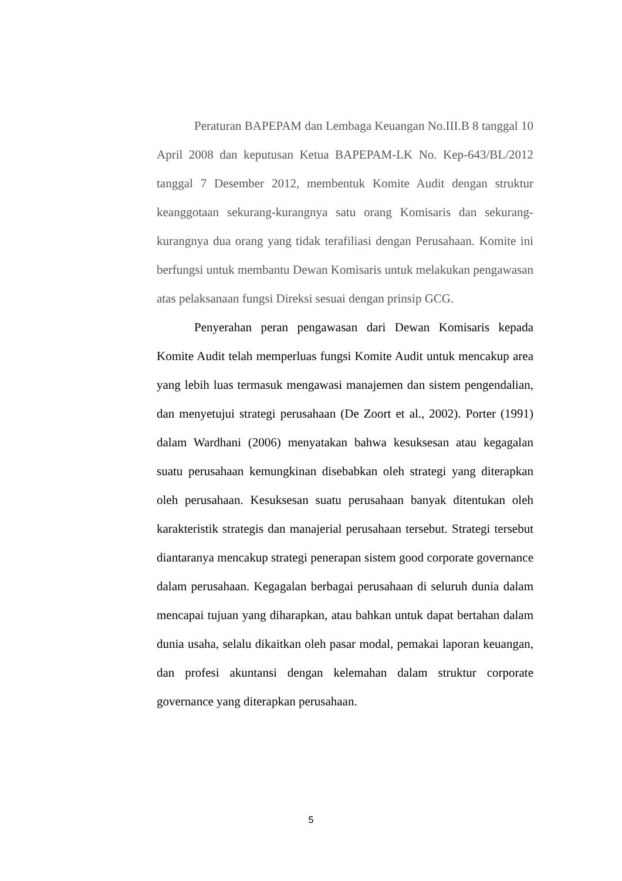Peraturan BAPEPAM dan Lembaga Keuangan No.III.B 8 tanggal 10 April 2008 dan keputusan Ketua BAPEPAM-LK No. Kep-643/BL/2012 tanggal 7 Desember 2012, membentuk Komite Audit dengan struktur keanggotaan sekurang-kurangnya satu orang Komisaris dan sekurang-kurangnya dua orang yang tidak terafiliasi dengan Perusahaan. Komite ini berfungsi untuk membantu Dewan Komisaris untuk melakukan pengawasan atas pelaksanaan fungsi Direksi sesuai dengan prinsip GCG.
Penyerahan peran pengawasan dari Dewan Komisaris kepada Komite Audit telah memperluas fungsi Komite Audit untuk mencakup area yang lebih luas termasuk mengawasi manajemen dan sistem pengendalian, dan menyetujui strategi perusahaan (De Zoort et al., 2002). Porter (1991) dalam Wardhani (2006) menyatakan bahwa kesuksesan atau kegagalan suatu perusahaan kemungkinan disebabkan oleh strategi yang diterapkan oleh perusahaan. Kesuksesan suatu perusahaan banyak ditentukan oleh karakteristik strategis dan manajerial perusahaan tersebut. Strategi tersebut diantaranya mencakup strategi penerapan sistem good corporate governance dalam perusahaan. Kegagalan berbagai perusahaan di seluruh dunia dalam mencapai tujuan yang diharapkan, atau bahkan untuk dapat bertahan dalam dunia usaha, selalu dikaitkan oleh pasar modal, pemakai laporan keuangan, dan profesi akuntansi dengan kelemahan dalam struktur corporate governance yang diterapkan perusahaan.
5